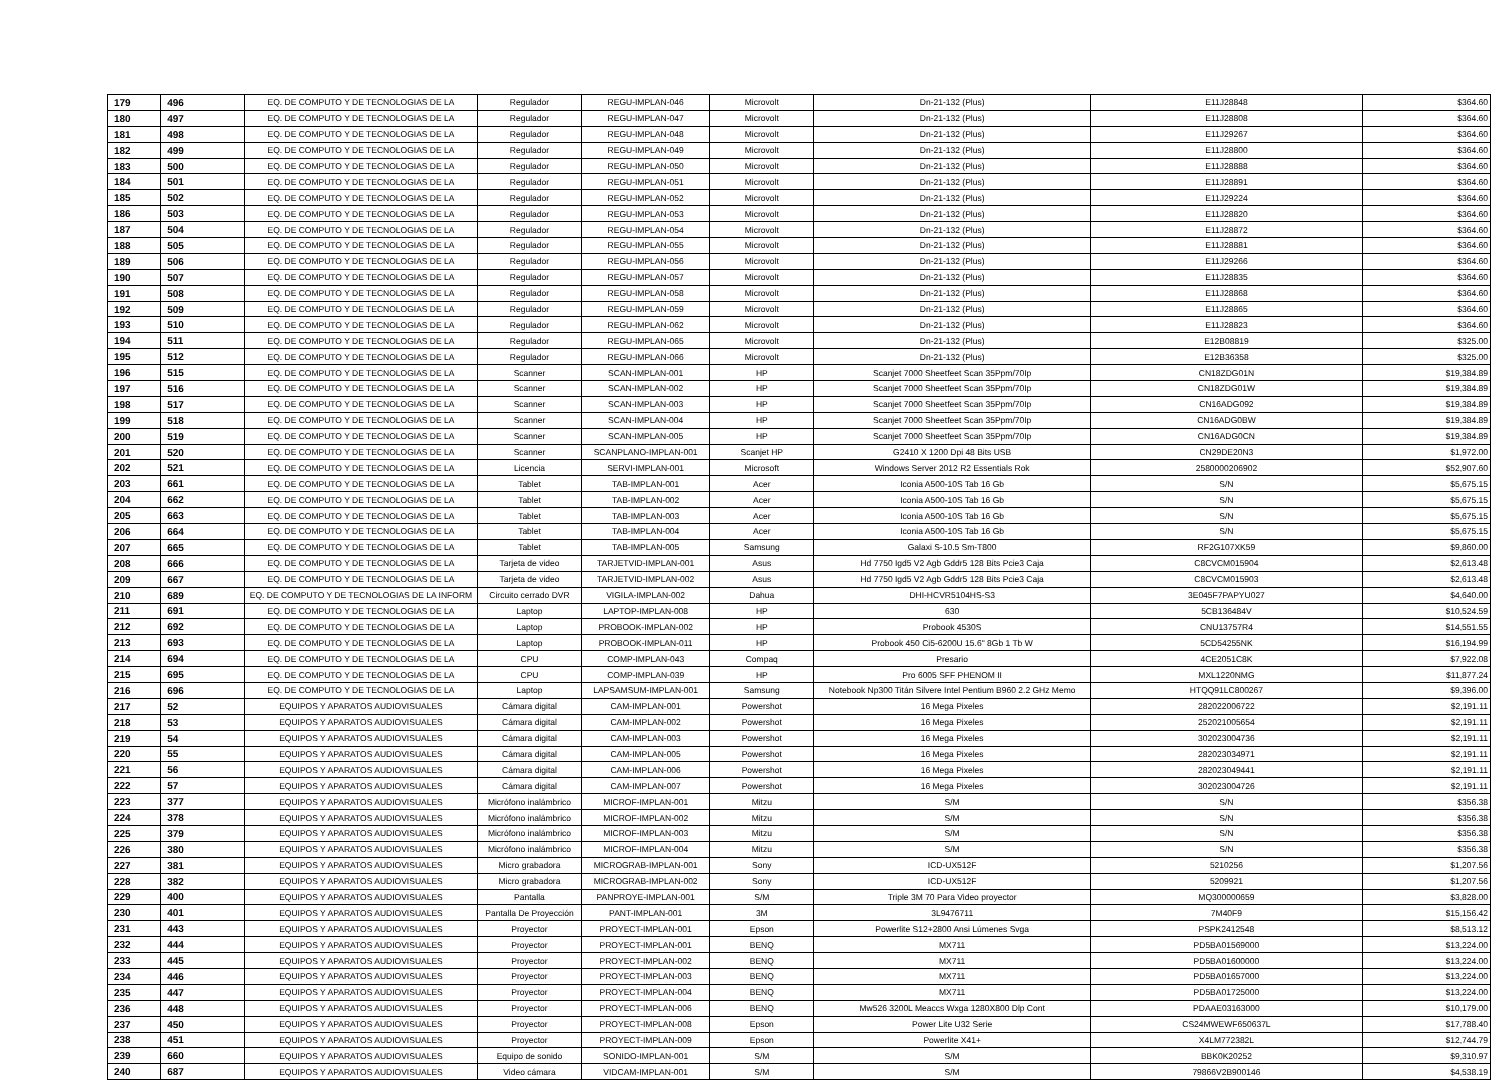| 179 | 496 | EQ. DE COMPUTO Y DE TECNOLOGIAS DE LA | Regulador | REGU-IMPLAN-046 | Microvolt | Dn-21-132 (Plus) | E11J28848 | $364.60 |
| 180 | 497 | EQ. DE COMPUTO Y DE TECNOLOGIAS DE LA | Regulador | REGU-IMPLAN-047 | Microvolt | Dn-21-132 (Plus) | E11J28808 | $364.60 |
| 181 | 498 | EQ. DE COMPUTO Y DE TECNOLOGIAS DE LA | Regulador | REGU-IMPLAN-048 | Microvolt | Dn-21-132 (Plus) | E11J29267 | $364.60 |
| 182 | 499 | EQ. DE COMPUTO Y DE TECNOLOGIAS DE LA | Regulador | REGU-IMPLAN-049 | Microvolt | Dn-21-132 (Plus) | E11J28800 | $364.60 |
| 183 | 500 | EQ. DE COMPUTO Y DE TECNOLOGIAS DE LA | Regulador | REGU-IMPLAN-050 | Microvolt | Dn-21-132 (Plus) | E11J28888 | $364.60 |
| 184 | 501 | EQ. DE COMPUTO Y DE TECNOLOGIAS DE LA | Regulador | REGU-IMPLAN-051 | Microvolt | Dn-21-132 (Plus) | E11J28891 | $364.60 |
| 185 | 502 | EQ. DE COMPUTO Y DE TECNOLOGIAS DE LA | Regulador | REGU-IMPLAN-052 | Microvolt | Dn-21-132 (Plus) | E11J29224 | $364.60 |
| 186 | 503 | EQ. DE COMPUTO Y DE TECNOLOGIAS DE LA | Regulador | REGU-IMPLAN-053 | Microvolt | Dn-21-132 (Plus) | E11J28820 | $364.60 |
| 187 | 504 | EQ. DE COMPUTO Y DE TECNOLOGIAS DE LA | Regulador | REGU-IMPLAN-054 | Microvolt | Dn-21-132 (Plus) | E11J28872 | $364.60 |
| 188 | 505 | EQ. DE COMPUTO Y DE TECNOLOGIAS DE LA | Regulador | REGU-IMPLAN-055 | Microvolt | Dn-21-132 (Plus) | E11J28881 | $364.60 |
| 189 | 506 | EQ. DE COMPUTO Y DE TECNOLOGIAS DE LA | Regulador | REGU-IMPLAN-056 | Microvolt | Dn-21-132 (Plus) | E11J29266 | $364.60 |
| 190 | 507 | EQ. DE COMPUTO Y DE TECNOLOGIAS DE LA | Regulador | REGU-IMPLAN-057 | Microvolt | Dn-21-132 (Plus) | E11J28835 | $364.60 |
| 191 | 508 | EQ. DE COMPUTO Y DE TECNOLOGIAS DE LA | Regulador | REGU-IMPLAN-058 | Microvolt | Dn-21-132 (Plus) | E11J28868 | $364.60 |
| 192 | 509 | EQ. DE COMPUTO Y DE TECNOLOGIAS DE LA | Regulador | REGU-IMPLAN-059 | Microvolt | Dn-21-132 (Plus) | E11J28865 | $364.60 |
| 193 | 510 | EQ. DE COMPUTO Y DE TECNOLOGIAS DE LA | Regulador | REGU-IMPLAN-062 | Microvolt | Dn-21-132 (Plus) | E11J28823 | $364.60 |
| 194 | 511 | EQ. DE COMPUTO Y DE TECNOLOGIAS DE LA | Regulador | REGU-IMPLAN-065 | Microvolt | Dn-21-132 (Plus) | E12B08819 | $325.00 |
| 195 | 512 | EQ. DE COMPUTO Y DE TECNOLOGIAS DE LA | Regulador | REGU-IMPLAN-066 | Microvolt | Dn-21-132 (Plus) | E12B36358 | $325.00 |
| 196 | 515 | EQ. DE COMPUTO Y DE TECNOLOGIAS DE LA | Scanner | SCAN-IMPLAN-001 | HP | Scanjet 7000 Sheetfeet Scan 35Ppm/70Ip | CN18ZDG01N | $19,384.89 |
| 197 | 516 | EQ. DE COMPUTO Y DE TECNOLOGIAS DE LA | Scanner | SCAN-IMPLAN-002 | HP | Scanjet 7000 Sheetfeet Scan 35Ppm/70Ip | CN18ZDG01W | $19,384.89 |
| 198 | 517 | EQ. DE COMPUTO Y DE TECNOLOGIAS DE LA | Scanner | SCAN-IMPLAN-003 | HP | Scanjet 7000 Sheetfeet Scan 35Ppm/70Ip | CN16ADG092 | $19,384.89 |
| 199 | 518 | EQ. DE COMPUTO Y DE TECNOLOGIAS DE LA | Scanner | SCAN-IMPLAN-004 | HP | Scanjet 7000 Sheetfeet Scan 35Ppm/70Ip | CN16ADG0BW | $19,384.89 |
| 200 | 519 | EQ. DE COMPUTO Y DE TECNOLOGIAS DE LA | Scanner | SCAN-IMPLAN-005 | HP | Scanjet 7000 Sheetfeet Scan 35Ppm/70Ip | CN16ADG0CN | $19,384.89 |
| 201 | 520 | EQ. DE COMPUTO Y DE TECNOLOGIAS DE LA | Scanner | SCANPLANO-IMPLAN-001 | Scanjet HP | G2410 X 1200 Dpi 48 Bits USB | CN29DE20N3 | $1,972.00 |
| 202 | 521 | EQ. DE COMPUTO Y DE TECNOLOGIAS DE LA | Licencia | SERVI-IMPLAN-001 | Microsoft | Windows Server 2012 R2 Essentials Rok | 2580000206902 | $52,907.60 |
| 203 | 661 | EQ. DE COMPUTO Y DE TECNOLOGIAS DE LA | Tablet | TAB-IMPLAN-001 | Acer | Iconia A500-10S Tab 16 Gb | S/N | $5,675.15 |
| 204 | 662 | EQ. DE COMPUTO Y DE TECNOLOGIAS DE LA | Tablet | TAB-IMPLAN-002 | Acer | Iconia A500-10S Tab 16 Gb | S/N | $5,675.15 |
| 205 | 663 | EQ. DE COMPUTO Y DE TECNOLOGIAS DE LA | Tablet | TAB-IMPLAN-003 | Acer | Iconia A500-10S Tab 16 Gb | S/N | $5,675.15 |
| 206 | 664 | EQ. DE COMPUTO Y DE TECNOLOGIAS DE LA | Tablet | TAB-IMPLAN-004 | Acer | Iconia A500-10S Tab 16 Gb | S/N | $5,675.15 |
| 207 | 665 | EQ. DE COMPUTO Y DE TECNOLOGIAS DE LA | Tablet | TAB-IMPLAN-005 | Samsung | Galaxi S-10.5 Sm-T800 | RF2G107XK59 | $9,860.00 |
| 208 | 666 | EQ. DE COMPUTO Y DE TECNOLOGIAS DE LA | Tarjeta de video | TARJETVID-IMPLAN-001 | Asus | Hd 7750 Igd5 V2 Agb Gddr5 128 Bits Pcie3 Caja | C8CVCM015904 | $2,613.48 |
| 209 | 667 | EQ. DE COMPUTO Y DE TECNOLOGIAS DE LA | Tarjeta de video | TARJETVID-IMPLAN-002 | Asus | Hd 7750 Igd5 V2 Agb Gddr5 128 Bits Pcie3 Caja | C8CVCM015903 | $2,613.48 |
| 210 | 689 | EQ. DE COMPUTO Y DE TECNOLOGIAS DE LA INFORM | Circuito cerrado DVR | VIGILA-IMPLAN-002 | Dahua | DHI-HCVR5104HS-S3 | 3E045F7PAPYU027 | $4,640.00 |
| 211 | 691 | EQ. DE COMPUTO Y DE TECNOLOGIAS DE LA | Laptop | LAPTOP-IMPLAN-008 | HP | 630 | 5CB136484V | $10,524.59 |
| 212 | 692 | EQ. DE COMPUTO Y DE TECNOLOGIAS DE LA | Laptop | PROBOOK-IMPLAN-002 | HP | Probook 4530S | CNU13757R4 | $14,551.55 |
| 213 | 693 | EQ. DE COMPUTO Y DE TECNOLOGIAS DE LA | Laptop | PROBOOK-IMPLAN-011 | HP | Probook 450 Ci5-6200U 15.6" 8Gb 1 Tb W | 5CD54255NK | $16,194.99 |
| 214 | 694 | EQ. DE COMPUTO Y DE TECNOLOGIAS DE LA | CPU | COMP-IMPLAN-043 | Compaq | Presario | 4CE2051C8K | $7,922.08 |
| 215 | 695 | EQ. DE COMPUTO Y DE TECNOLOGIAS DE LA | CPU | COMP-IMPLAN-039 | HP | Pro 6005 SFF PHENOM II | MXL1220NMG | $11,877.24 |
| 216 | 696 | EQ. DE COMPUTO Y DE TECNOLOGIAS DE LA | Laptop | LAPSAMSUM-IMPLAN-001 | Samsung | Notebook Np300 Titán Silvere Intel Pentium B960 2.2 GHz Memo | HTQQ91LC800267 | $9,396.00 |
| 217 | 52 | EQUIPOS Y APARATOS AUDIOVISUALES | Cámara digital | CAM-IMPLAN-001 | Powershot | 16 Mega Pixeles | 282022006722 | $2,191.11 |
| 218 | 53 | EQUIPOS Y APARATOS AUDIOVISUALES | Cámara digital | CAM-IMPLAN-002 | Powershot | 16 Mega Pixeles | 252021005654 | $2,191.11 |
| 219 | 54 | EQUIPOS Y APARATOS AUDIOVISUALES | Cámara digital | CAM-IMPLAN-003 | Powershot | 16 Mega Pixeles | 302023004736 | $2,191.11 |
| 220 | 55 | EQUIPOS Y APARATOS AUDIOVISUALES | Cámara digital | CAM-IMPLAN-005 | Powershot | 16 Mega Pixeles | 282023034971 | $2,191.11 |
| 221 | 56 | EQUIPOS Y APARATOS AUDIOVISUALES | Cámara digital | CAM-IMPLAN-006 | Powershot | 16 Mega Pixeles | 282023049441 | $2,191.11 |
| 222 | 57 | EQUIPOS Y APARATOS AUDIOVISUALES | Cámara digital | CAM-IMPLAN-007 | Powershot | 16 Mega Pixeles | 302023004726 | $2,191.11 |
| 223 | 377 | EQUIPOS Y APARATOS AUDIOVISUALES | Micrófono inalámbrico | MICROF-IMPLAN-001 | Mitzu | S/M | S/N | $356.38 |
| 224 | 378 | EQUIPOS Y APARATOS AUDIOVISUALES | Micrófono inalámbrico | MICROF-IMPLAN-002 | Mitzu | S/M | S/N | $356.38 |
| 225 | 379 | EQUIPOS Y APARATOS AUDIOVISUALES | Micrófono inalámbrico | MICROF-IMPLAN-003 | Mitzu | S/M | S/N | $356.38 |
| 226 | 380 | EQUIPOS Y APARATOS AUDIOVISUALES | Micrófono inalámbrico | MICROF-IMPLAN-004 | Mitzu | S/M | S/N | $356.38 |
| 227 | 381 | EQUIPOS Y APARATOS AUDIOVISUALES | Micro grabadora | MICROGRAB-IMPLAN-001 | Sony | ICD-UX512F | 5210256 | $1,207.56 |
| 228 | 382 | EQUIPOS Y APARATOS AUDIOVISUALES | Micro grabadora | MICROGRAB-IMPLAN-002 | Sony | ICD-UX512F | 5209921 | $1,207.56 |
| 229 | 400 | EQUIPOS Y APARATOS AUDIOVISUALES | Pantalla | PANPROYE-IMPLAN-001 | S/M | Triple 3M 70 Para Video proyector | MQ300000659 | $3,828.00 |
| 230 | 401 | EQUIPOS Y APARATOS AUDIOVISUALES | Pantalla De Proyección | PANT-IMPLAN-001 | 3M | 3L9476711 | 7M40F9 | $15,156.42 |
| 231 | 443 | EQUIPOS Y APARATOS AUDIOVISUALES | Proyector | PROYECT-IMPLAN-001 | Epson | Powerlite S12+2800 Ansi Lúmenes Svga | PSPK2412548 | $8,513.12 |
| 232 | 444 | EQUIPOS Y APARATOS AUDIOVISUALES | Proyector | PROYECT-IMPLAN-001 | BENQ | MX711 | PD5BA01569000 | $13,224.00 |
| 233 | 445 | EQUIPOS Y APARATOS AUDIOVISUALES | Proyector | PROYECT-IMPLAN-002 | BENQ | MX711 | PD5BA01600000 | $13,224.00 |
| 234 | 446 | EQUIPOS Y APARATOS AUDIOVISUALES | Proyector | PROYECT-IMPLAN-003 | BENQ | MX711 | PD5BA01657000 | $13,224.00 |
| 235 | 447 | EQUIPOS Y APARATOS AUDIOVISUALES | Proyector | PROYECT-IMPLAN-004 | BENQ | MX711 | PD5BA01725000 | $13,224.00 |
| 236 | 448 | EQUIPOS Y APARATOS AUDIOVISUALES | Proyector | PROYECT-IMPLAN-006 | BENQ | Mw526 3200L Meaccs Wxga 1280X800 Dlp Cont | PDAAE03163000 | $10,179.00 |
| 237 | 450 | EQUIPOS Y APARATOS AUDIOVISUALES | Proyector | PROYECT-IMPLAN-008 | Epson | Power Lite U32 Serie | CS24MWEWF650637L | $17,788.40 |
| 238 | 451 | EQUIPOS Y APARATOS AUDIOVISUALES | Proyector | PROYECT-IMPLAN-009 | Epson | Powerlite X41+ | X4LM772382L | $12,744.79 |
| 239 | 660 | EQUIPOS Y APARATOS AUDIOVISUALES | Equipo de sonido | SONIDO-IMPLAN-001 | S/M | S/M | BBK0K20252 | $9,310.97 |
| 240 | 687 | EQUIPOS Y APARATOS AUDIOVISUALES | Video cámara | VIDCAM-IMPLAN-001 | S/M | S/M | 79866V2B900146 | $4,538.19 |